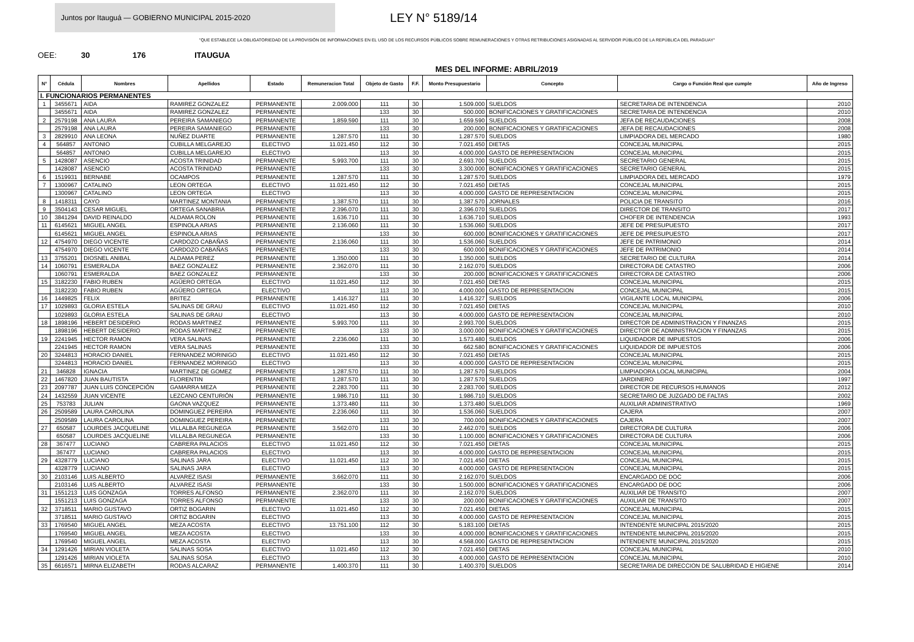Juntos por Itauguá — GOBIERNO MUNICIPAL 2015-2020
LEY N° 5189/14
"QUE ESTABLECE LA OBLIGATORIEDAD DE LA PROVISIÓN DE INFORMACIONES EN EL USO DE LOS RECURSOS PÚBLICOS SOBRE REMUNERACIONES Y OTRAS RETRIBUCIONES ASIGNADAS AL SERVIDOR PÚBLICO DE LA REPÚBLICA DEL PARAGUAY"
OEE: 30 176 ITAUGUA
MES DEL INFORME: ABRIL/2019
| N° | Cédula | Nombres | Apellidos | Estado | Remuneracion Total | Objeto de Gasto | F.F. | Monto Presupuestario | Concepto | Cargo o Función Real que cumple | Año de Ingreso |
| --- | --- | --- | --- | --- | --- | --- | --- | --- | --- | --- | --- |
| I. FUNCIONARIOS PERMANENTES | | | | | | | | | | | |
| 1 | 3455671 | AIDA | RAMIREZ GONZALEZ | PERMANENTE | 2.009.000 | 111 | 30 | 1.509.000 | SUELDOS | SECRETARIA DE INTENDENCIA | 2010 |
| | 3455671 | AIDA | RAMIREZ GONZALEZ | PERMANENTE | | 133 | 30 | 500.000 | BONIFICACIONES Y GRATIFICACIONES | SECRETARIA DE INTENDENCIA | 2010 |
| 2 | 2579198 | ANA LAURA | PEREIRA SAMANIEGO | PERMANENTE | 1.859.590 | 111 | 30 | 1.659.590 | SUELDOS | JEFA DE RECAUDACIONES | 2008 |
| | 2579198 | ANA LAURA | PEREIRA SAMANIEGO | PERMANENTE | | 133 | 30 | 200.000 | BONIFICACIONES Y GRATIFICACIONES | JEFA DE RECAUDACIONES | 2008 |
| 3 | 2829910 | ANA LEONA | NUÑEZ DUARTE | PERMANENTE | 1.287.570 | 111 | 30 | 1.287.570 | SUELDOS | LIMPIADORA DEL MERCADO | 1980 |
| 4 | 564857 | ANTONIO | CUBILLA MELGAREJO | ELECTIVO | 11.021.450 | 112 | 30 | 7.021.450 | DIETAS | CONCEJAL MUNICIPAL | 2015 |
| | 564857 | ANTONIO | CUBILLA MELGAREJO | ELECTIVO | | 113 | 30 | 4.000.000 | GASTO DE REPRESENTACION | CONCEJAL MUNICIPAL | 2015 |
| 5 | 1428087 | ASENCIO | ACOSTA TRINIDAD | PERMANENTE | 5.993.700 | 111 | 30 | 2.693.700 | SUELDOS | SECRETARIO GENERAL | 2015 |
| | 1428087 | ASENCIO | ACOSTA TRINIDAD | PERMANENTE | | 133 | 30 | 3.300.000 | BONIFICACIONES Y GRATIFICACIONES | SECRETARIO GENERAL | 2015 |
| 6 | 1519931 | BERNABE | OCAMPOS | PERMANENTE | 1.287.570 | 111 | 30 | 1.287.570 | SUELDOS | LIMPIADORA DEL MERCADO | 1979 |
| 7 | 1300967 | CATALINO | LEON ORTEGA | ELECTIVO | 11.021.450 | 112 | 30 | 7.021.450 | DIETAS | CONCEJAL MUNICIPAL | 2015 |
| | 1300967 | CATALINO | LEON ORTEGA | ELECTIVO | | 113 | 30 | 4.000.000 | GASTO DE REPRESENTACION | CONCEJAL MUNICIPAL | 2015 |
| 8 | 1418311 | CAYO | MARTINEZ MONTANIA | PERMANENTE | 1.387.570 | 111 | 30 | 1.387.570 | JORNALES | POLICIA DE TRANSITO | 2016 |
| 9 | 3504143 | CESAR MIGUEL | ORTEGA SANABRIA | PERMANENTE | 2.396.070 | 111 | 30 | 2.396.070 | SUELDOS | DIRECTOR DE TRANSITO | 2017 |
| 10 | 3841294 | DAVID REINALDO | ALDAMA ROLON | PERMANENTE | 1.636.710 | 111 | 30 | 1.636.710 | SUELDOS | CHOFER DE INTENDENCIA | 1993 |
| 11 | 6145621 | MIGUEL ANGEL | ESPINOLA ARIAS | PERMANENTE | 2.136.060 | 111 | 30 | 1.536.060 | SUELDOS | JEFE DE PRESUPUESTO | 2017 |
| | 6145621 | MIGUEL ANGEL | ESPINOLA ARIAS | PERMANENTE | | 133 | 30 | 600.000 | BONIFICACIONES Y GRATIFICACIONES | JEFE DE PRESUPUESTO | 2017 |
| 12 | 4754970 | DIEGO VICENTE | CARDOZO CABAÑAS | PERMANENTE | 2.136.060 | 111 | 30 | 1.536.060 | SUELDOS | JEFE DE PATRIMONIO | 2014 |
| | 4754970 | DIEGO VICENTE | CARDOZO CABAÑAS | PERMANENTE | | 133 | 30 | 600.000 | BONIFICACIONES Y GRATIFICACIONES | JEFE DE PATRIMONIO | 2014 |
| 13 | 3755201 | DIOSNEL ANIBAL | ALDAMA PEREZ | PERMANENTE | 1.350.000 | 111 | 30 | 1.350.000 | SUELDOS | SECRETARIO DE CULTURA | 2014 |
| 14 | 1060791 | ESMERALDA | BAEZ GONZALEZ | PERMANENTE | 2.362.070 | 111 | 30 | 2.162.070 | SUELDOS | DIRECTORA DE CATASTRO | 2006 |
| | 1060791 | ESMERALDA | BAEZ GONZALEZ | PERMANENTE | | 133 | 30 | 200.000 | BONIFICACIONES Y GRATIFICACIONES | DIRECTORA DE CATASTRO | 2006 |
| 15 | 3182230 | FABIO RUBEN | AGÜERO ORTEGA | ELECTIVO | 11.021.450 | 112 | 30 | 7.021.450 | DIETAS | CONCEJAL MUNICIPAL | 2015 |
| | 3182230 | FABIO RUBEN | AGÜERO ORTEGA | ELECTIVO | | 113 | 30 | 4.000.000 | GASTO DE REPRESENTACION | CONCEJAL MUNICIPAL | 2015 |
| 16 | 1449825 | FELIX | BRITEZ | PERMANENTE | 1.416.327 | 111 | 30 | 1.416.327 | SUELDOS | VIGILANTE LOCAL MUNICIPAL | 2006 |
| 17 | 1029893 | GLORIA ESTELA | SALINAS DE GRAU | ELECTIVO | 11.021.450 | 112 | 30 | 7.021.450 | DIETAS | CONCEJAL MUNICIPAL | 2010 |
| | 1029893 | GLORIA ESTELA | SALINAS DE GRAU | ELECTIVO | | 113 | 30 | 4.000.000 | GASTO DE REPRESENTACION | CONCEJAL MUNICIPAL | 2010 |
| 18 | 1898196 | HEBERT DESIDERIO | RODAS MARTINEZ | PERMANENTE | 5.993.700 | 111 | 30 | 2.993.700 | SUELDOS | DIRECTOR DE ADMINISTRACION Y FINANZAS | 2015 |
| | 1898196 | HEBERT DESIDERIO | RODAS MARTINEZ | PERMANENTE | | 133 | 30 | 3.000.000 | BONIFICACIONES Y GRATIFICACIONES | DIRECTOR DE ADMINISTRACION Y FINANZAS | 2015 |
| 19 | 2241945 | HECTOR RAMON | VERA SALINAS | PERMANENTE | 2.236.060 | 111 | 30 | 1.573.480 | SUELDOS | LIQUIDADOR DE IMPUESTOS | 2006 |
| | 2241945 | HECTOR RAMON | VERA SALINAS | PERMANENTE | | 133 | 30 | 662.580 | BONIFICACIONES Y GRATIFICACIONES | LIQUIDADOR DE IMPUESTOS | 2006 |
| 20 | 3244813 | HORACIO DANIEL | FERNANDEZ MORINIGO | ELECTIVO | 11.021.450 | 112 | 30 | 7.021.450 | DIETAS | CONCEJAL MUNICIPAL | 2015 |
| | 3244813 | HORACIO DANIEL | FERNANDEZ MORINIGO | ELECTIVO | | 113 | 30 | 4.000.000 | GASTO DE REPRESENTACION | CONCEJAL MUNICIPAL | 2015 |
| 21 | 346828 | IGNACIA | MARTINEZ DE GOMEZ | PERMANENTE | 1.287.570 | 111 | 30 | 1.287.570 | SUELDOS | LIMPIADORA LOCAL MUNICIPAL | 2004 |
| 22 | 1467820 | JUAN BAUTISTA | FLORENTIN | PERMANENTE | 1.287.570 | 111 | 30 | 1.287.570 | SUELDOS | JARDINERO | 1997 |
| 23 | 2097787 | JUAN LUIS CONCEPCIÓN | GAMARRA MEZA | PERMANENTE | 2.283.700 | 111 | 30 | 2.283.700 | SUELDOS | DIRECTOR DE RECURSOS HUMANOS | 2012 |
| 24 | 1432559 | JUAN VICENTE | LEZCANO CENTURIÓN | PERMANENTE | 1.986.710 | 111 | 30 | 1.986.710 | SUELDOS | SECRETARIO DE JUZGADO DE FALTAS | 2002 |
| 25 | 753783 | JULIAN | GAONA VAZQUEZ | PERMANENTE | 1.373.480 | 111 | 30 | 1.373.480 | SUELDOS | AUXILIAR ADMINISTRATIVO | 1969 |
| 26 | 2509589 | LAURA CAROLINA | DOMINGUEZ PEREIRA | PERMANENTE | 2.236.060 | 111 | 30 | 1.536.060 | SUELDOS | CAJERA | 2007 |
| | 2509589 | LAURA CAROLINA | DOMINGUEZ PEREIRA | PERMANENTE | | 133 | 30 | 700.000 | BONIFICACIONES Y GRATIFICACIONES | CAJERA | 2007 |
| 27 | 650587 | LOURDES JACQUELINE | VILLALBA REGUNEGA | PERMANENTE | 3.562.070 | 111 | 30 | 2.462.070 | SUELDOS | DIRECTORA DE CULTURA | 2006 |
| | 650587 | LOURDES JACQUELINE | VILLALBA REGUNEGA | PERMANENTE | | 133 | 30 | 1.100.000 | BONIFICACIONES Y GRATIFICACIONES | DIRECTORA DE CULTURA | 2006 |
| 28 | 367477 | LUCIANO | CABRERA PALACIOS | ELECTIVO | 11.021.450 | 112 | 30 | 7.021.450 | DIETAS | CONCEJAL MUNICIPAL | 2015 |
| | 367477 | LUCIANO | CABRERA PALACIOS | ELECTIVO | | 113 | 30 | 4.000.000 | GASTO DE REPRESENTACION | CONCEJAL MUNICIPAL | 2015 |
| 29 | 4328779 | LUCIANO | SALINAS JARA | ELECTIVO | 11.021.450 | 112 | 30 | 7.021.450 | DIETAS | CONCEJAL MUNICIPAL | 2015 |
| | 4328779 | LUCIANO | SALINAS JARA | ELECTIVO | | 113 | 30 | 4.000.000 | GASTO DE REPRESENTACION | CONCEJAL MUNICIPAL | 2015 |
| 30 | 2103146 | LUIS ALBERTO | ALVAREZ ISASI | PERMANENTE | 3.662.070 | 111 | 30 | 2.162.070 | SUELDOS | ENCARGADO DE DOC | 2006 |
| | 2103146 | LUIS ALBERTO | ALVAREZ ISASI | PERMANENTE | | 133 | 30 | 1.500.000 | BONIFICACIONES Y GRATIFICACIONES | ENCARGADO DE DOC | 2006 |
| 31 | 1551213 | LUIS GONZAGA | TORRES ALFONSO | PERMANENTE | 2.362.070 | 111 | 30 | 2.162.070 | SUELDOS | AUXILIAR DE TRANSITO | 2007 |
| | 1551213 | LUIS GONZAGA | TORRES ALFONSO | PERMANENTE | | 133 | 30 | 200.000 | BONIFICACIONES Y GRATIFICACIONES | AUXILIAR DE TRANSITO | 2007 |
| 32 | 3718511 | MARIO GUSTAVO | ORTIZ BOGARIN | ELECTIVO | 11.021.450 | 112 | 30 | 7.021.450 | DIETAS | CONCEJAL MUNICIPAL | 2015 |
| | 3718511 | MARIO GUSTAVO | ORTIZ BOGARIN | ELECTIVO | | 113 | 30 | 4.000.000 | GASTO DE REPRESENTACION | CONCEJAL MUNICIPAL | 2015 |
| 33 | 1769540 | MIGUEL ANGEL | MEZA ACOSTA | ELECTIVO | 13.751.100 | 112 | 30 | 5.183.100 | DIETAS | INTENDENTE MUNICIPAL 2015/2020 | 2015 |
| | 1769540 | MIGUEL ANGEL | MEZA ACOSTA | ELECTIVO | | 133 | 30 | 4.000.000 | BONIFICACIONES Y GRATIFICACIONES | INTENDENTE MUNICIPAL 2015/2020 | 2015 |
| | 1769540 | MIGUEL ANGEL | MEZA ACOSTA | ELECTIVO | | 113 | 30 | 4.568.000 | GASTO DE REPRESENTACION | INTENDENTE MUNICIPAL 2015/2020 | 2015 |
| 34 | 1291426 | MIRIAN VIOLETA | SALINAS SOSA | ELECTIVO | 11.021.450 | 112 | 30 | 7.021.450 | DIETAS | CONCEJAL MUNICIPAL | 2010 |
| | 1291426 | MIRIAN VIOLETA | SALINAS SOSA | ELECTIVO | | 113 | 30 | 4.000.000 | GASTO DE REPRESENTACION | CONCEJAL MUNICIPAL | 2010 |
| 35 | 6616571 | MIRNA ELIZABETH | RODAS ALCARAZ | PERMANENTE | 1.400.370 | 111 | 30 | 1.400.370 | SUELDOS | SECRETARIA DE DIRECCION DE SALUBRIDAD E HIGIENE | 2014 |